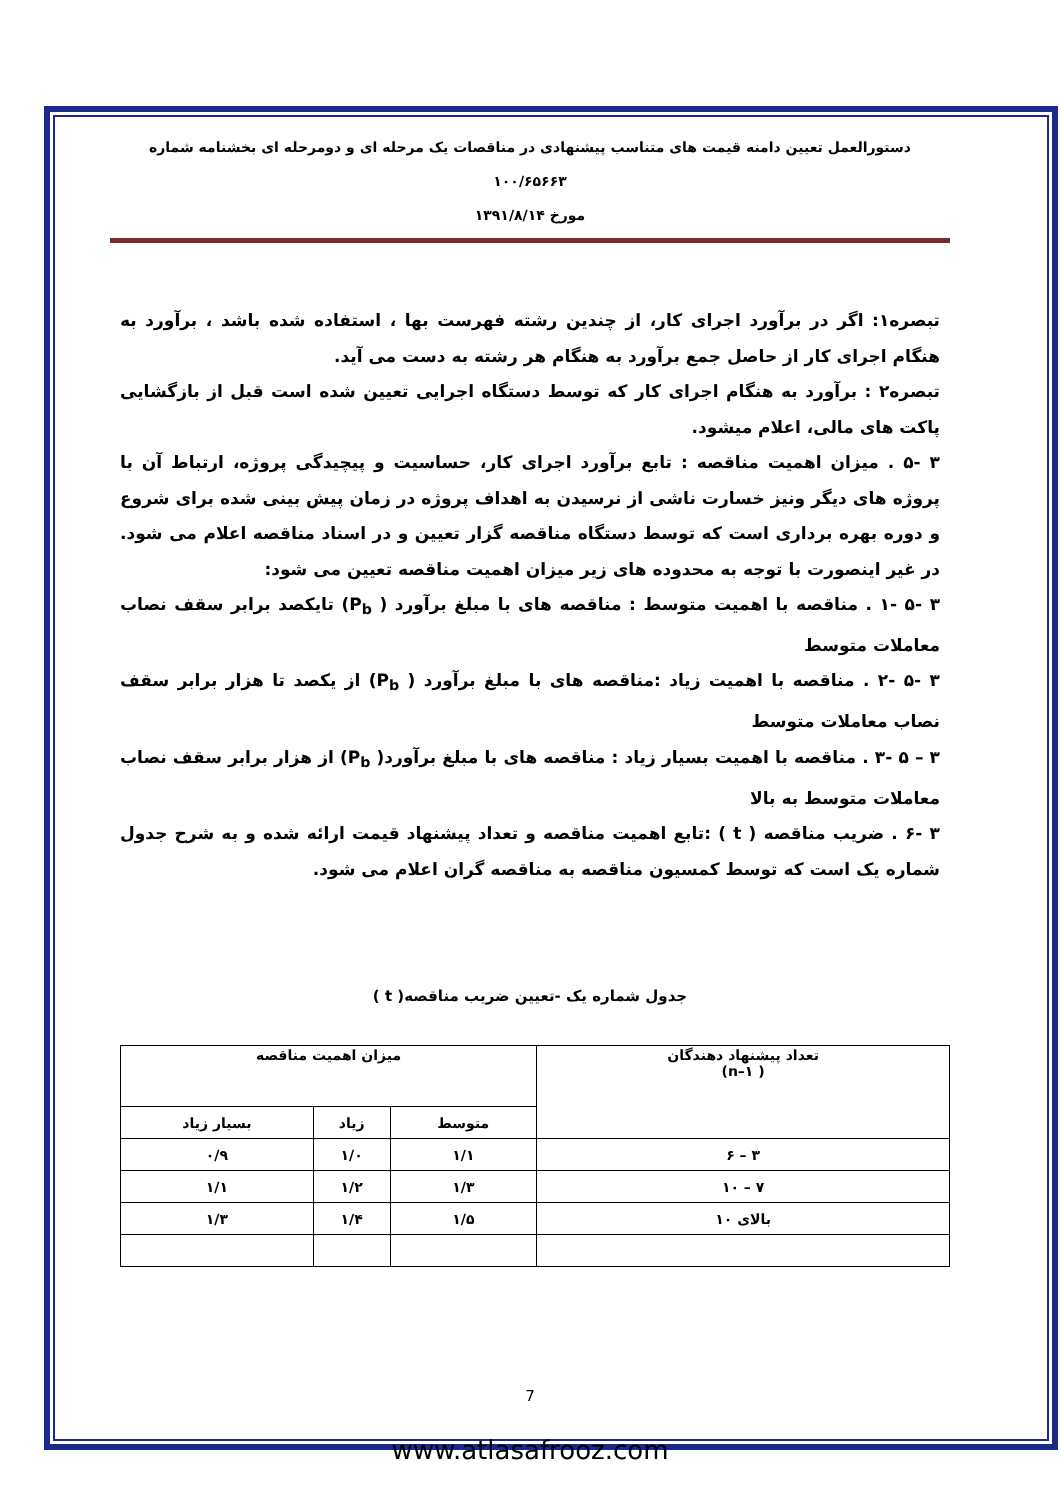دستورالعمل تعیین دامنه قیمت های متناسب پیشنهادی در مناقصات یک مرحله ای و دومرحله ای بخشنامه شماره ۱۰۰/۶۵۶۶۳
مورخ ۱۳۹۱/۸/۱۴
تبصره۱: اگر در برآورد اجرای کار، از چندین رشته فهرست بها ، استفاده شده باشد ، برآورد به هنگام اجرای کار از حاصل جمع برآورد به هنگام هر رشته به دست می آید.
تبصره۲ : برآورد به هنگام اجرای کار که توسط دستگاه اجرایی تعیین شده است قبل از بازگشایی پاکت های مالی، اعلام میشود.
۳ -۵ . میزان اهمیت مناقصه : تابع برآورد اجرای کار، حساسیت و پیچیدگی پروژه، ارتباط آن با پروژه های دیگر ونیز خسارت ناشی از نرسیدن به اهداف پروژه در زمان پیش بینی شده برای شروع و دوره بهره برداری است که توسط دستگاه مناقصه گزار تعیین و در اسناد مناقصه اعلام می شود. در غیر اینصورت با توجه به محدوده های زیر میزان اهمیت مناقصه تعیین می شود:
۳ -۵ -۱ . مناقصه با اهمیت متوسط : مناقصه های با مبلغ برآورد ( P<sub>b</sub>) تایکصد برابر سقف نصاب معاملات متوسط
۳ -۵ -۲ . مناقصه با اهمیت زیاد :مناقصه های با مبلغ برآورد ( P<sub>b</sub>) از یکصد تا هزار برابر سقف نصاب معاملات متوسط
۳ – ۵ -۳ . مناقصه با اهمیت بسیار زیاد : مناقصه های با مبلغ برآورد( P<sub>b</sub>) از هزار برابر سقف نصاب معاملات متوسط به بالا
۳ -۶ . ضریب مناقصه ( t ) :تابع اهمیت مناقصه و تعداد پیشنهاد قیمت ارائه شده و به شرح جدول شماره یک است که توسط کمسیون مناقصه به مناقصه گران اعلام می شود.
جدول شماره یک -تعیین ضریب مناقصه( t )
| تعداد پیشنهاد دهندگان ( n–۱) | میزان اهمیت مناقصه | | |
| --- | --- | --- | --- |
| | متوسط | زیاد | بسیار زیاد |
| ۳ – ۶ | ۱/۱ | ۱/۰ | ۰/۹ |
| ۷ – ۱۰ | ۱/۳ | ۱/۲ | ۱/۱ |
| بالای ۱۰ | ۱/۵ | ۱/۴ | ۱/۳ |
7
www.atlasafrooz.com